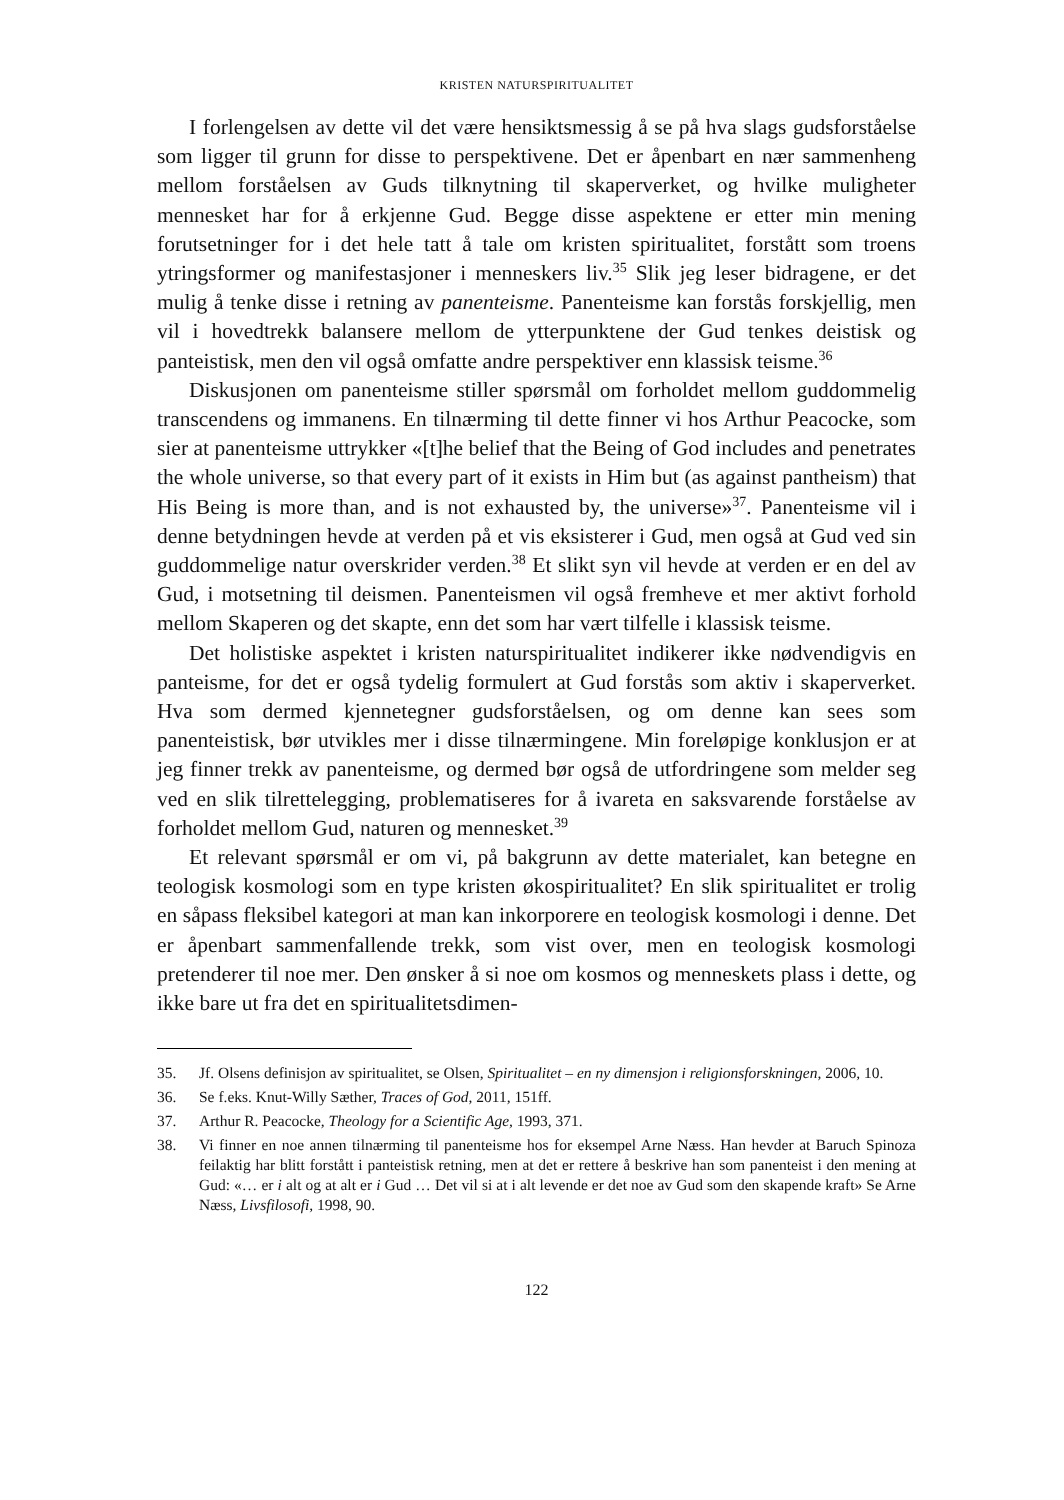KRISTEN NATURSPIRITUALITET
I forlengelsen av dette vil det være hensiktsmessig å se på hva slags gudsforståelse som ligger til grunn for disse to perspektivene. Det er åpenbart en nær sammenheng mellom forståelsen av Guds tilknytning til skaperverket, og hvilke muligheter mennesket har for å erkjenne Gud. Begge disse aspektene er etter min mening forutsetninger for i det hele tatt å tale om kristen spiritualitet, forstått som troens ytringsformer og manifestasjoner i menneskers liv.<sup>35</sup> Slik jeg leser bidragene, er det mulig å tenke disse i retning av panenteisme. Panenteisme kan forstås forskjellig, men vil i hovedtrekk balansere mellom de ytterpunktene der Gud tenkes deistisk og panteistisk, men den vil også omfatte andre perspektiver enn klassisk teisme.<sup>36</sup>
Diskusjonen om panenteisme stiller spørsmål om forholdet mellom guddommelig transcendens og immanens. En tilnærming til dette finner vi hos Arthur Peacocke, som sier at panenteisme uttrykker «[t]he belief that the Being of God includes and penetrates the whole universe, so that every part of it exists in Him but (as against pantheism) that His Being is more than, and is not exhausted by, the universe»<sup>37</sup>. Panenteisme vil i denne betydningen hevde at verden på et vis eksisterer i Gud, men også at Gud ved sin guddommelige natur overskrider verden.<sup>38</sup> Et slikt syn vil hevde at verden er en del av Gud, i motsetning til deismen. Panenteismen vil også fremheve et mer aktivt forhold mellom Skaperen og det skapte, enn det som har vært tilfelle i klassisk teisme.
Det holistiske aspektet i kristen naturspiritualitet indikerer ikke nødvendigvis en panteisme, for det er også tydelig formulert at Gud forstås som aktiv i skaperverket. Hva som dermed kjennetegner gudsforståelsen, og om denne kan sees som panenteistisk, bør utvikles mer i disse tilnærmingene. Min foreløpige konklusjon er at jeg finner trekk av panenteisme, og dermed bør også de utfordringene som melder seg ved en slik tilrettelegging, problematiseres for å ivareta en saksvarende forståelse av forholdet mellom Gud, naturen og mennesket.<sup>39</sup>
Et relevant spørsmål er om vi, på bakgrunn av dette materialet, kan betegne en teologisk kosmologi som en type kristen økospiritualitet? En slik spiritualitet er trolig en såpass fleksibel kategori at man kan inkorporere en teologisk kosmologi i denne. Det er åpenbart sammenfallende trekk, som vist over, men en teologisk kosmologi pretenderer til noe mer. Den ønsker å si noe om kosmos og menneskets plass i dette, og ikke bare ut fra det en spiritualitetsdimen-
35. Jf. Olsens definisjon av spiritualitet, se Olsen, Spiritualitet – en ny dimensjon i religionsforskningen, 2006, 10.
36. Se f.eks. Knut-Willy Sæther, Traces of God, 2011, 151ff.
37. Arthur R. Peacocke, Theology for a Scientific Age, 1993, 371.
38. Vi finner en noe annen tilnærming til panenteisme hos for eksempel Arne Næss. Han hevder at Baruch Spinoza feilaktig har blitt forstått i panteistisk retning, men at det er rettere å beskrive han som panenteist i den mening at Gud: «… er i alt og at alt er i Gud … Det vil si at i alt levende er det noe av Gud som den skapende kraft» Se Arne Næss, Livsfilosofi, 1998, 90.
122